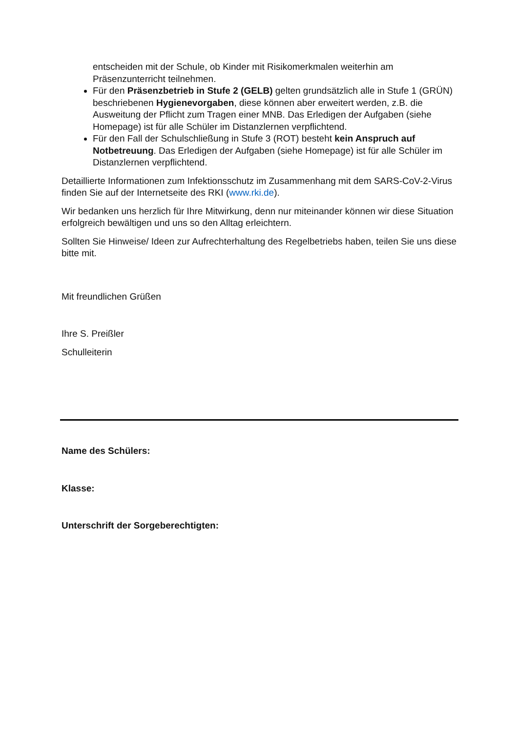entscheiden mit der Schule, ob Kinder mit Risikomerkmalen weiterhin am Präsenzunterricht teilnehmen.
Für den Präsenzbetrieb in Stufe 2 (GELB) gelten grundsätzlich alle in Stufe 1 (GRÜN) beschriebenen Hygienevorgaben, diese können aber erweitert werden, z.B. die Ausweitung der Pflicht zum Tragen einer MNB. Das Erledigen der Aufgaben (siehe Homepage) ist für alle Schüler im Distanzlernen verpflichtend.
Für den Fall der Schulschließung in Stufe 3 (ROT) besteht kein Anspruch auf Notbetreuung. Das Erledigen der Aufgaben (siehe Homepage) ist für alle Schüler im Distanzlernen verpflichtend.
Detaillierte Informationen zum Infektionsschutz im Zusammenhang mit dem SARS-CoV-2-Virus finden Sie auf der Internetseite des RKI (www.rki.de).
Wir bedanken uns herzlich für Ihre Mitwirkung, denn nur miteinander können wir diese Situation erfolgreich bewältigen und uns so den Alltag erleichtern.
Sollten Sie Hinweise/ Ideen zur Aufrechterhaltung des Regelbetriebs haben, teilen Sie uns diese bitte mit.
Mit freundlichen Grüßen
Ihre S. Preißler
Schulleiterin
Name des Schülers:
Klasse:
Unterschrift der Sorgeberechtigten: